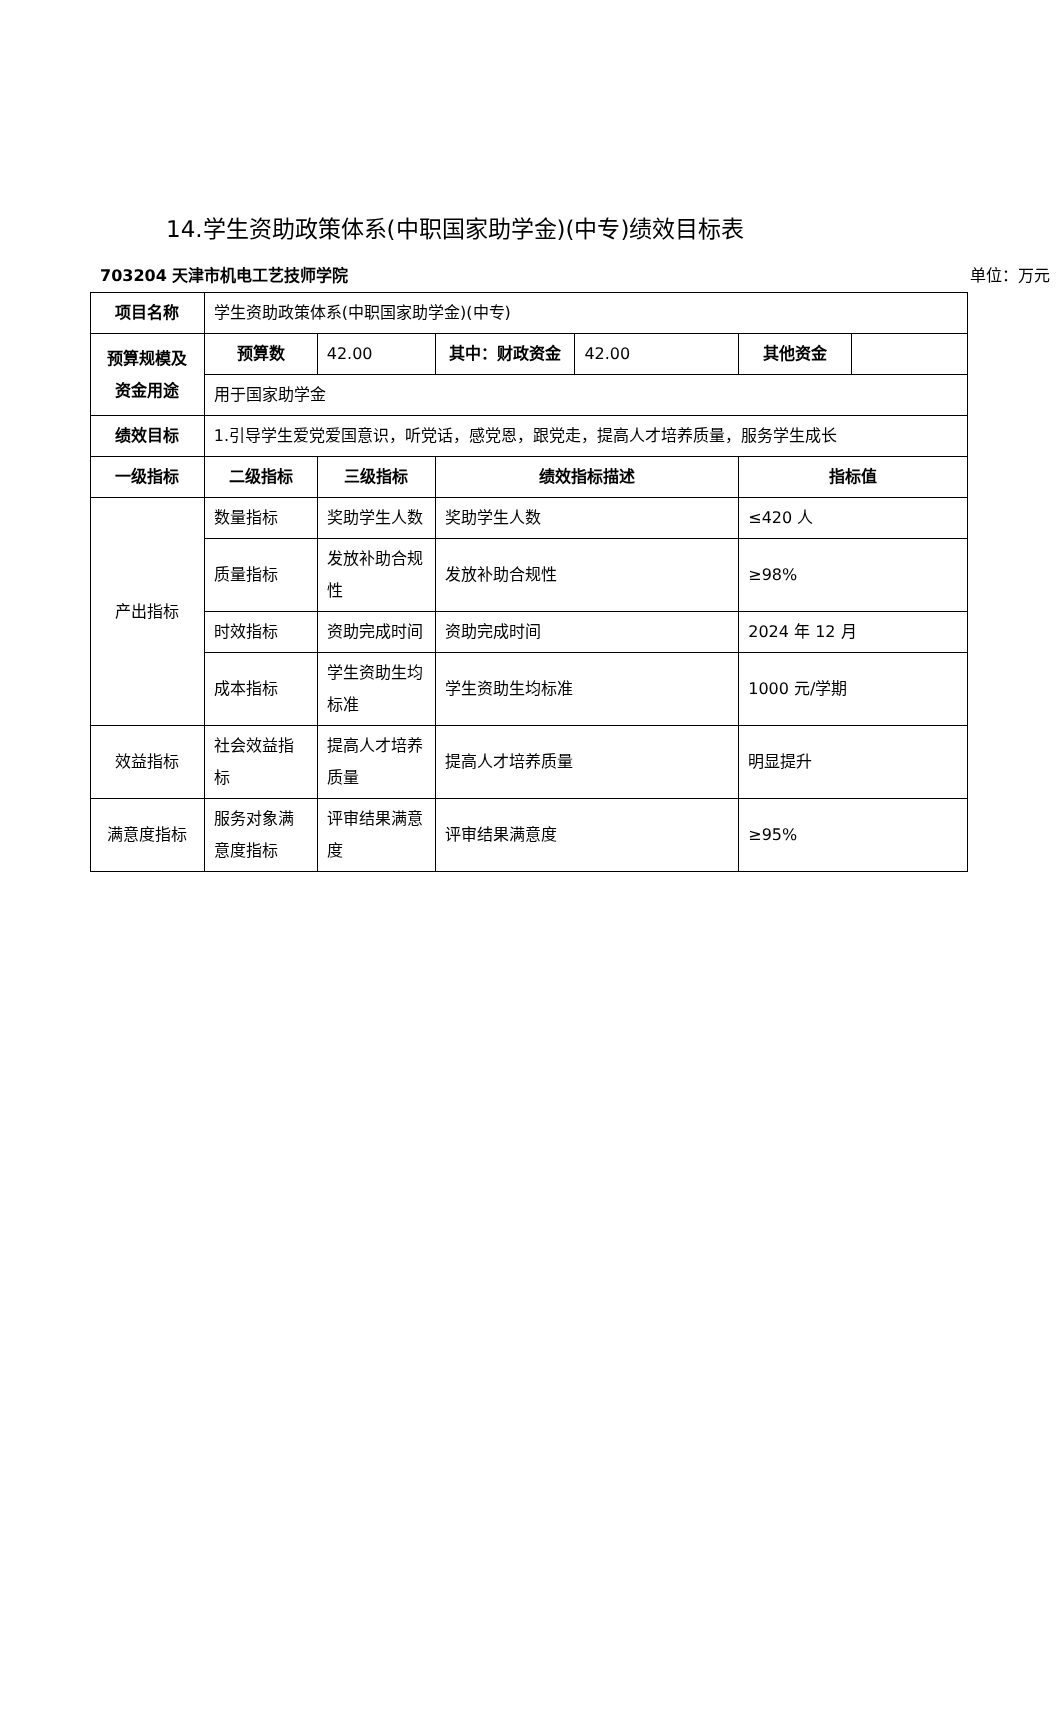14.学生资助政策体系(中职国家助学金)(中专)绩效目标表
703204 天津市机电工艺技师学院 单位：万元
| 项目名称 | 学生资助政策体系(中职国家助学金)(中专) | | | | | |
| 预算规模及资金用途 | 预算数 | 42.00 | 其中：财政资金 | 42.00 | 其他资金 | |
| | 用于国家助学金 | | | | | |
| 绩效目标 | 1.引导学生爱党爱国意识，听党话，感党恩，跟党走，提高人才培养质量，服务学生成长 | | | | | |
| 一级指标 | 二级指标 | 三级指标 | 绩效指标描述 | | 指标值 | |
| 产出指标 | 数量指标 | 奖助学生人数 | 奖助学生人数 | | ≤420 人 | |
| | 质量指标 | 发放补助合规性 | 发放补助合规性 | | ≥98% | |
| | 时效指标 | 资助完成时间 | 资助完成时间 | | 2024 年 12 月 | |
| | 成本指标 | 学生资助生均标准 | 学生资助生均标准 | | 1000 元/学期 | |
| 效益指标 | 社会效益指标 | 提高人才培养质量 | 提高人才培养质量 | | 明显提升 | |
| 满意度指标 | 服务对象满意度指标 | 评审结果满意度 | 评审结果满意度 | | ≥95% | |